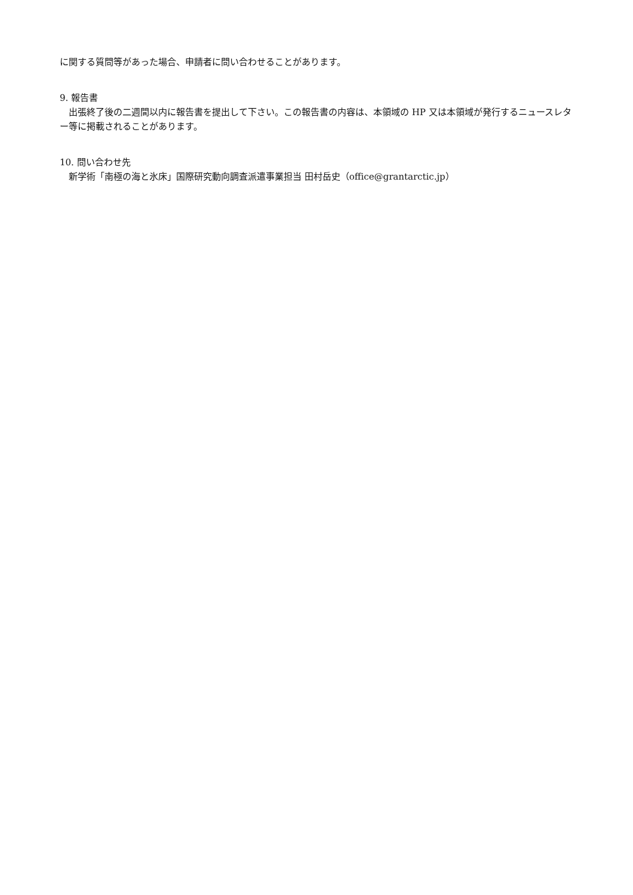に関する質問等があった場合、申請者に問い合わせることがあります。
9. 報告書
　出張終了後の二週間以内に報告書を提出して下さい。この報告書の内容は、本領域の HP 又は本領域が発行するニュースレター等に掲載されることがあります。
10. 問い合わせ先
　新学術「南極の海と氷床」国際研究動向調査派遣事業担当 田村岳史（office@grantarctic.jp）